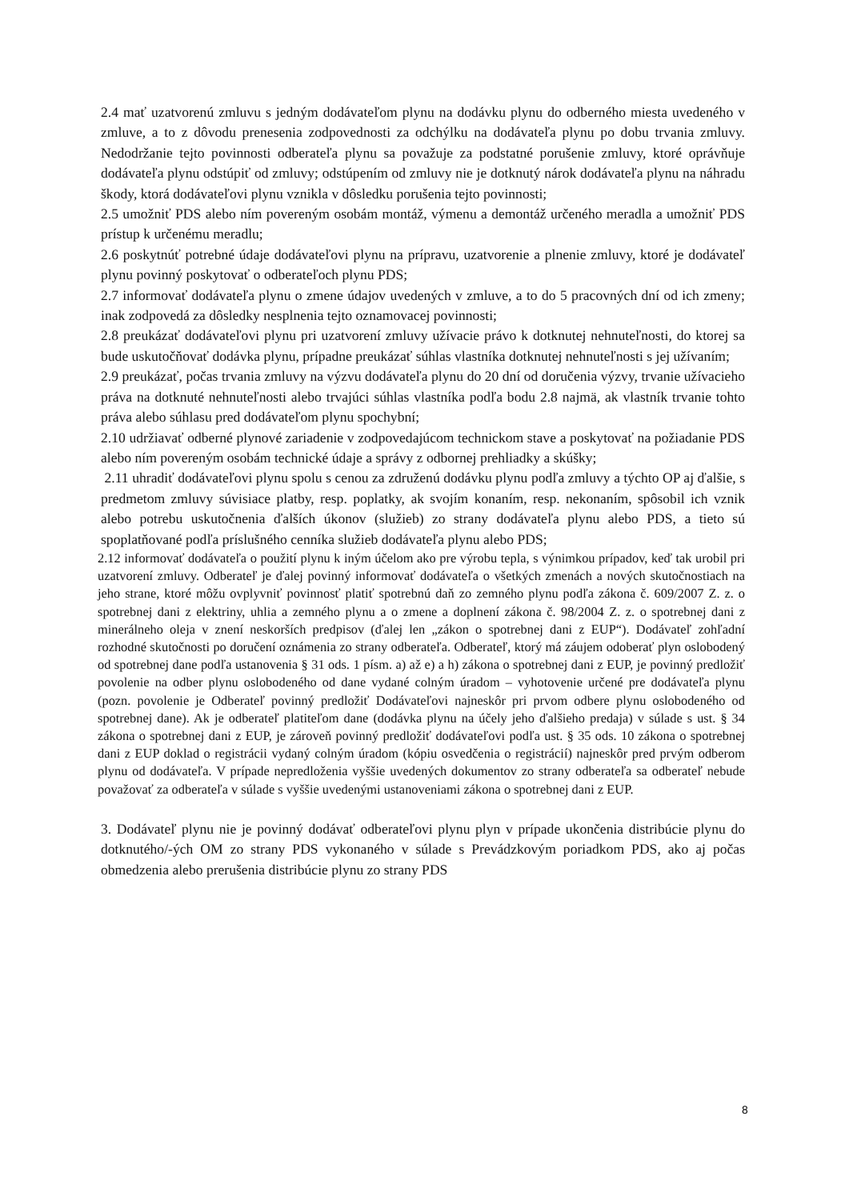2.4 mať uzatvorenú zmluvu s jedným dodávateľom plynu na dodávku plynu do odberného miesta uvedeného v zmluve, a to z dôvodu prenesenia zodpovednosti za odchýlku na dodávateľa plynu po dobu trvania zmluvy. Nedodržanie tejto povinnosti odberateľa plynu sa považuje za podstatné porušenie zmluvy, ktoré oprávňuje dodávateľa plynu odstúpiť od zmluvy; odstúpením od zmluvy nie je dotknutý nárok dodávateľa plynu na náhradu škody, ktorá dodávateľovi plynu vznikla v dôsledku porušenia tejto povinnosti;
2.5 umožniť PDS alebo ním povereným osobám montáž, výmenu a demontáž určeného meradla a umožniť PDS prístup k určenému meradlu;
2.6 poskytnúť potrebné údaje dodávateľovi plynu na prípravu, uzatvorenie a plnenie zmluvy, ktoré je dodávateľ plynu povinný poskytovať o odberateľoch plynu PDS;
2.7 informovať dodávateľa plynu o zmene údajov uvedených v zmluve, a to do 5 pracovných dní od ich zmeny; inak zodpovedá za dôsledky nesplnenia tejto oznamovacej povinnosti;
2.8 preukázať dodávateľovi plynu pri uzatvorení zmluvy užívacie právo k dotknutej nehnuteľnosti, do ktorej sa bude uskutočňovať dodávka plynu, prípadne preukázať súhlas vlastníka dotknutej nehnuteľnosti s jej užívaním;
2.9 preukázať, počas trvania zmluvy na výzvu dodávateľa plynu do 20 dní od doručenia výzvy, trvanie užívacieho práva na dotknuté nehnuteľnosti alebo trvajúci súhlas vlastníka podľa bodu 2.8 najmä, ak vlastník trvanie tohto práva alebo súhlasu pred dodávateľom plynu spochybní;
2.10 udržiavať odberné plynové zariadenie v zodpovedajúcom technickom stave a poskytovať na požiadanie PDS alebo ním povereným osobám technické údaje a správy z odbornej prehliadky a skúšky;
2.11 uhradiť dodávateľovi plynu spolu s cenou za združenú dodávku plynu podľa zmluvy a týchto OP aj ďalšie, s predmetom zmluvy súvisiace platby, resp. poplatky, ak svojím konaním, resp. nekonaním, spôsobil ich vznik alebo potrebu uskutočnenia ďalších úkonov (služieb) zo strany dodávateľa plynu alebo PDS, a tieto sú spoplatňované podľa príslušného cenníka služieb dodávateľa plynu alebo PDS;
2.12 informovať dodávateľa o použití plynu k iným účelom ako pre výrobu tepla, s výnimkou prípadov, keď tak urobil pri uzatvorení zmluvy. Odberateľ je ďalej povinný informovať dodávateľa o všetkých zmenách a nových skutočnostiach na jeho strane, ktoré môžu ovplyvniť povinnosť platiť spotrebnú daň zo zemného plynu podľa zákona č. 609/2007 Z. z. o spotrebnej dani z elektriny, uhlia a zemného plynu a o zmene a doplnení zákona č. 98/2004 Z. z. o spotrebnej dani z minerálneho oleja v znení neskorších predpisov (ďalej len „zákon o spotrebnej dani z EUP“). Dodávateľ zohľadní rozhodné skutočnosti po doručení oznámenia zo strany odberateľa. Odberateľ, ktorý má záujem odoberať plyn oslobodený od spotrebnej dane podľa ustanovenia § 31 ods. 1 písm. a) až e) a h) zákona o spotrebnej dani z EUP, je povinný predložiť povolenie na odber plynu oslobodeného od dane vydané colným úradom – vyhotovenie určené pre dodávateľa plynu (pozn. povolenie je Odberateľ povinný predložiť Dodávateľovi najneskôr pri prvom odbere plynu oslobodeného od spotrebnej dane). Ak je odberateľ platiteľom dane (dodávka plynu na účely jeho ďalšieho predaja) v súlade s ust. § 34 zákona o spotrebnej dani z EUP, je zároveň povinný predložiť dodávateľovi podľa ust. § 35 ods. 10 zákona o spotrebnej dani z EUP doklad o registrácii vydaný colným úradom (kópiu osvedčenia o registrácií) najneskôr pred prvým odberom plynu od dodávateľa. V prípade nepredloženia vyššie uvedených dokumentov zo strany odberateľa sa odberateľ nebude považovať za odberateľa v súlade s vyššie uvedenými ustanoveniami zákona o spotrebnej dani z EUP.
3. Dodávateľ plynu nie je povinný dodávať odberateľovi plynu plyn v prípade ukončenia distribúcie plynu do dotknutého/-ých OM zo strany PDS vykonaného v súlade s Prevádzkovým poriadkom PDS, ako aj počas obmedzenia alebo prerušenia distribúcie plynu zo strany PDS
8